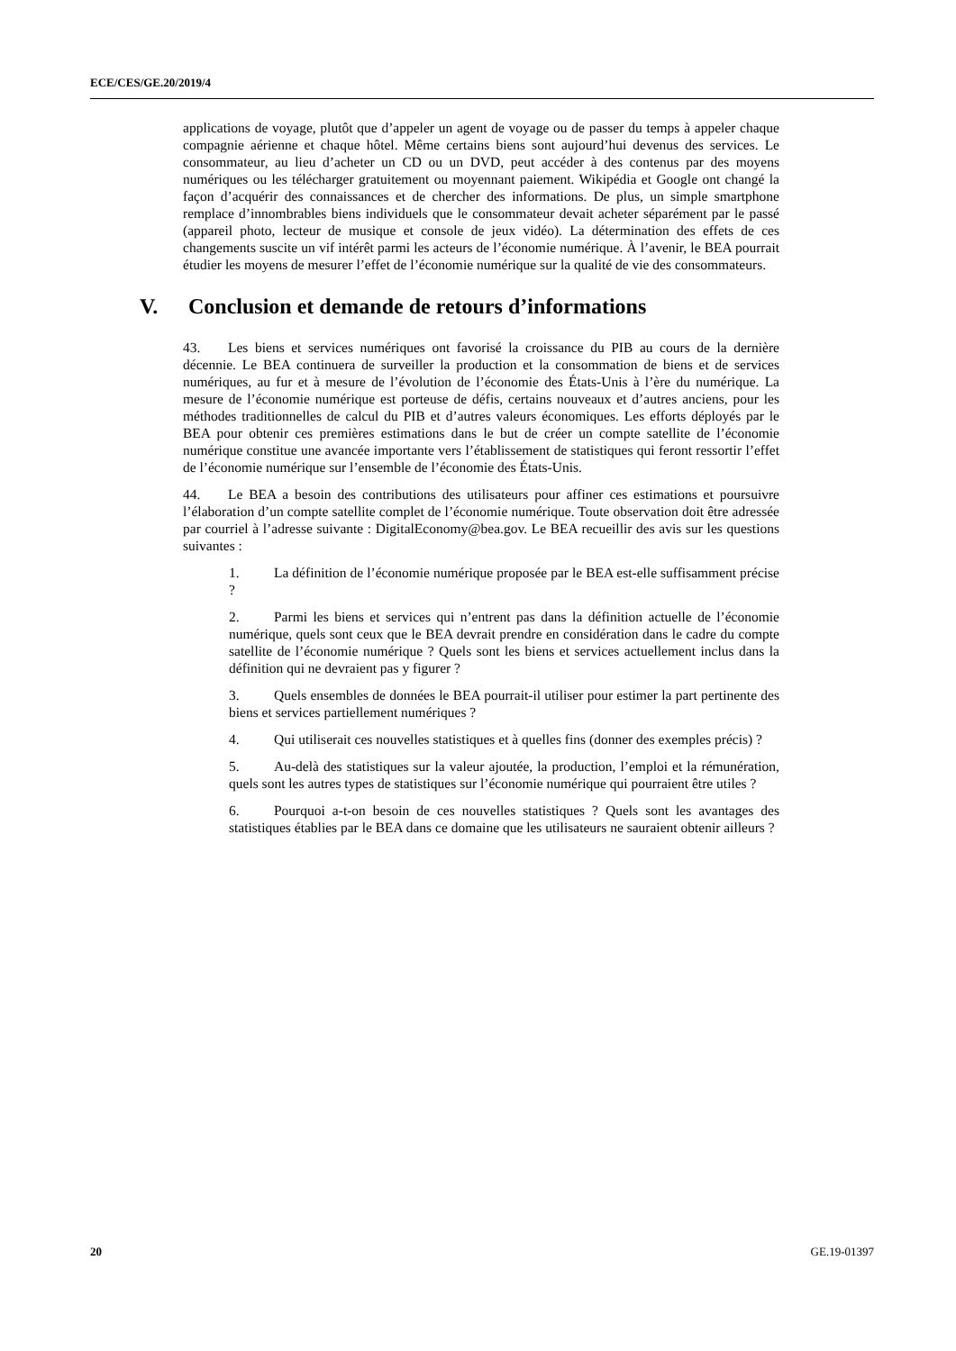ECE/CES/GE.20/2019/4
applications de voyage, plutôt que d’appeler un agent de voyage ou de passer du temps à appeler chaque compagnie aérienne et chaque hôtel. Même certains biens sont aujourd’hui devenus des services. Le consommateur, au lieu d’acheter un CD ou un DVD, peut accéder à des contenus par des moyens numériques ou les télécharger gratuitement ou moyennant paiement. Wikipédia et Google ont changé la façon d’acquérir des connaissances et de chercher des informations. De plus, un simple smartphone remplace d’innombrables biens individuels que le consommateur devait acheter séparément par le passé (appareil photo, lecteur de musique et console de jeux vidéo). La détermination des effets de ces changements suscite un vif intérêt parmi les acteurs de l’économie numérique. À l’avenir, le BEA pourrait étudier les moyens de mesurer l’effet de l’économie numérique sur la qualité de vie des consommateurs.
V. Conclusion et demande de retours d’informations
43. Les biens et services numériques ont favorisé la croissance du PIB au cours de la dernière décennie. Le BEA continuera de surveiller la production et la consommation de biens et de services numériques, au fur et à mesure de l’évolution de l’économie des États-Unis à l’ère du numérique. La mesure de l’économie numérique est porteuse de défis, certains nouveaux et d’autres anciens, pour les méthodes traditionnelles de calcul du PIB et d’autres valeurs économiques. Les efforts déployés par le BEA pour obtenir ces premières estimations dans le but de créer un compte satellite de l’économie numérique constitue une avancée importante vers l’établissement de statistiques qui feront ressortir l’effet de l’économie numérique sur l’ensemble de l’économie des États-Unis.
44. Le BEA a besoin des contributions des utilisateurs pour affiner ces estimations et poursuivre l’élaboration d’un compte satellite complet de l’économie numérique. Toute observation doit être adressée par courriel à l’adresse suivante : DigitalEconomy@bea.gov. Le BEA recueillir des avis sur les questions suivantes :
1. La définition de l’économie numérique proposée par le BEA est-elle suffisamment précise ?
2. Parmi les biens et services qui n’entrent pas dans la définition actuelle de l’économie numérique, quels sont ceux que le BEA devrait prendre en considération dans le cadre du compte satellite de l’économie numérique ? Quels sont les biens et services actuellement inclus dans la définition qui ne devraient pas y figurer ?
3. Quels ensembles de données le BEA pourrait-il utiliser pour estimer la part pertinente des biens et services partiellement numériques ?
4. Qui utiliserait ces nouvelles statistiques et à quelles fins (donner des exemples précis) ?
5. Au-delà des statistiques sur la valeur ajoutée, la production, l’emploi et la rémunération, quels sont les autres types de statistiques sur l’économie numérique qui pourraient être utiles ?
6. Pourquoi a-t-on besoin de ces nouvelles statistiques ? Quels sont les avantages des statistiques établies par le BEA dans ce domaine que les utilisateurs ne sauraient obtenir ailleurs ?
20 GE.19-01397